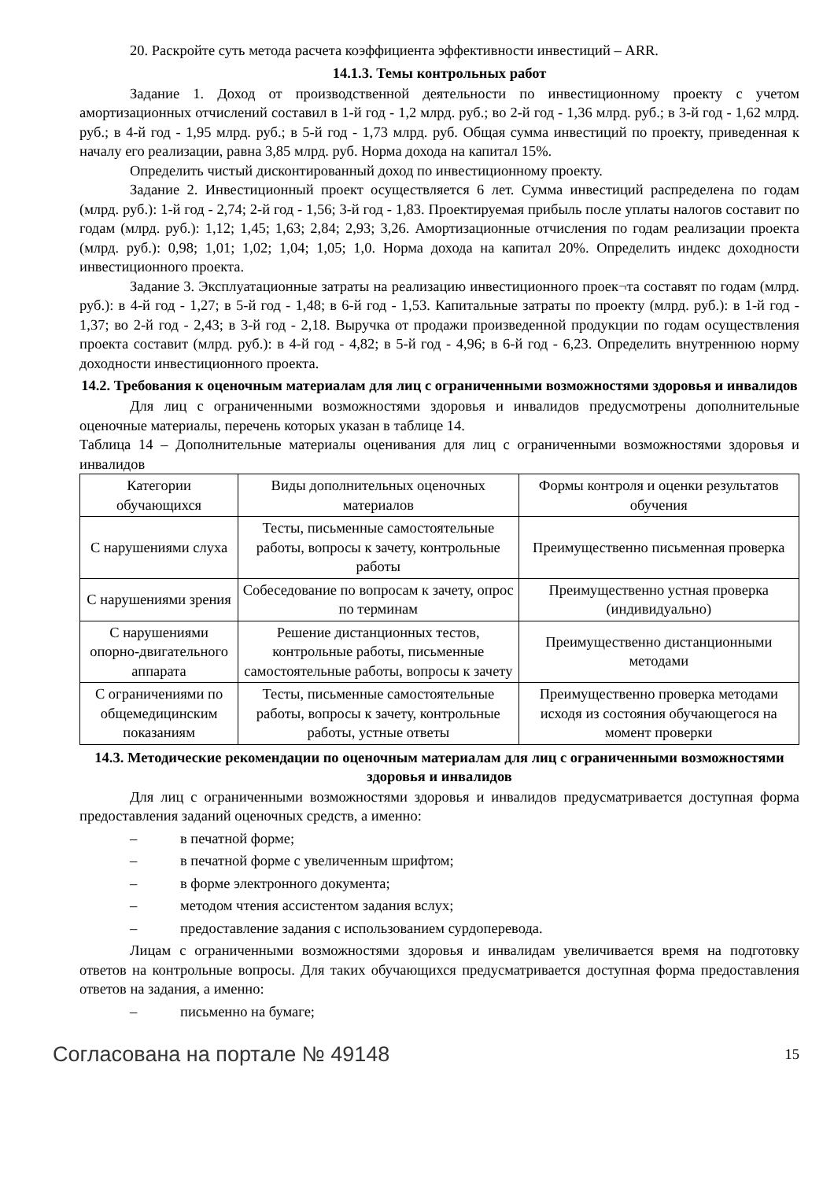20. Раскройте суть метода расчета коэффициента эффективности инвестиций – ARR.
14.1.3. Темы контрольных работ
Задание 1. Доход от производственной деятельности по инвестиционному проекту с учетом амортизационных отчислений составил в 1-й год - 1,2 млрд. руб.; во 2-й год - 1,36 млрд. руб.; в 3-й год - 1,62 млрд. руб.; в 4-й год - 1,95 млрд. руб.; в 5-й год - 1,73 млрд. руб. Общая сумма инвестиций по проекту, приведенная к началу его реализации, равна 3,85 млрд. руб. Норма дохода на капитал 15%.
Определить чистый дисконтированный доход по инвестиционному проекту.
Задание 2. Инвестиционный проект осуществляется 6 лет. Сумма инвестиций распределена по годам (млрд. руб.): 1-й год - 2,74; 2-й год - 1,56; 3-й год - 1,83. Проектируемая прибыль после уплаты налогов составит по годам (млрд. руб.): 1,12; 1,45; 1,63; 2,84; 2,93; 3,26. Амортизационные отчисления по годам реализации проекта (млрд. руб.): 0,98; 1,01; 1,02; 1,04; 1,05; 1,0. Норма дохода на капитал 20%. Определить индекс доходности инвестиционного проекта.
Задание 3. Эксплуатационные затраты на реализацию инвестиционного проек¬та составят по годам (млрд. руб.): в 4-й год - 1,27; в 5-й год - 1,48; в 6-й год - 1,53. Капитальные затраты по проекту (млрд. руб.): в 1-й год - 1,37; во 2-й год - 2,43; в 3-й год - 2,18. Выручка от продажи произведенной продукции по годам осуществления проекта составит (млрд. руб.): в 4-й год - 4,82; в 5-й год - 4,96; в 6-й год - 6,23. Определить внутреннюю норму доходности инвестиционного проекта.
14.2. Требования к оценочным материалам для лиц с ограниченными возможностями здоровья и инвалидов
Для лиц с ограниченными возможностями здоровья и инвалидов предусмотрены дополнительные оценочные материалы, перечень которых указан в таблице 14.
Таблица 14 – Дополнительные материалы оценивания для лиц с ограниченными возможностями здоровья и инвалидов
| Категории обучающихся | Виды дополнительных оценочных материалов | Формы контроля и оценки результатов обучения |
| С нарушениями слуха | Тесты, письменные самостоятельные работы, вопросы к зачету, контрольные работы | Преимущественно письменная проверка |
| С нарушениями зрения | Собеседование по вопросам к зачету, опрос по терминам | Преимущественно устная проверка (индивидуально) |
| С нарушениями опорно-двигательного аппарата | Решение дистанционных тестов, контрольные работы, письменные самостоятельные работы, вопросы к зачету | Преимущественно дистанционными методами |
| С ограничениями по общемедицинским показаниям | Тесты, письменные самостоятельные работы, вопросы к зачету, контрольные работы, устные ответы | Преимущественно проверка методами исходя из состояния обучающегося на момент проверки |
14.3. Методические рекомендации по оценочным материалам для лиц с ограниченными возможностями здоровья и инвалидов
Для лиц с ограниченными возможностями здоровья и инвалидов предусматривается доступная форма предоставления заданий оценочных средств, а именно:
– в печатной форме;
– в печатной форме с увеличенным шрифтом;
– в форме электронного документа;
– методом чтения ассистентом задания вслух;
– предоставление задания с использованием сурдоперевода.
Лицам с ограниченными возможностями здоровья и инвалидам увеличивается время на подготовку ответов на контрольные вопросы. Для таких обучающихся предусматривается доступная форма предоставления ответов на задания, а именно:
– письменно на бумаге;
Согласована на портале № 49148 15